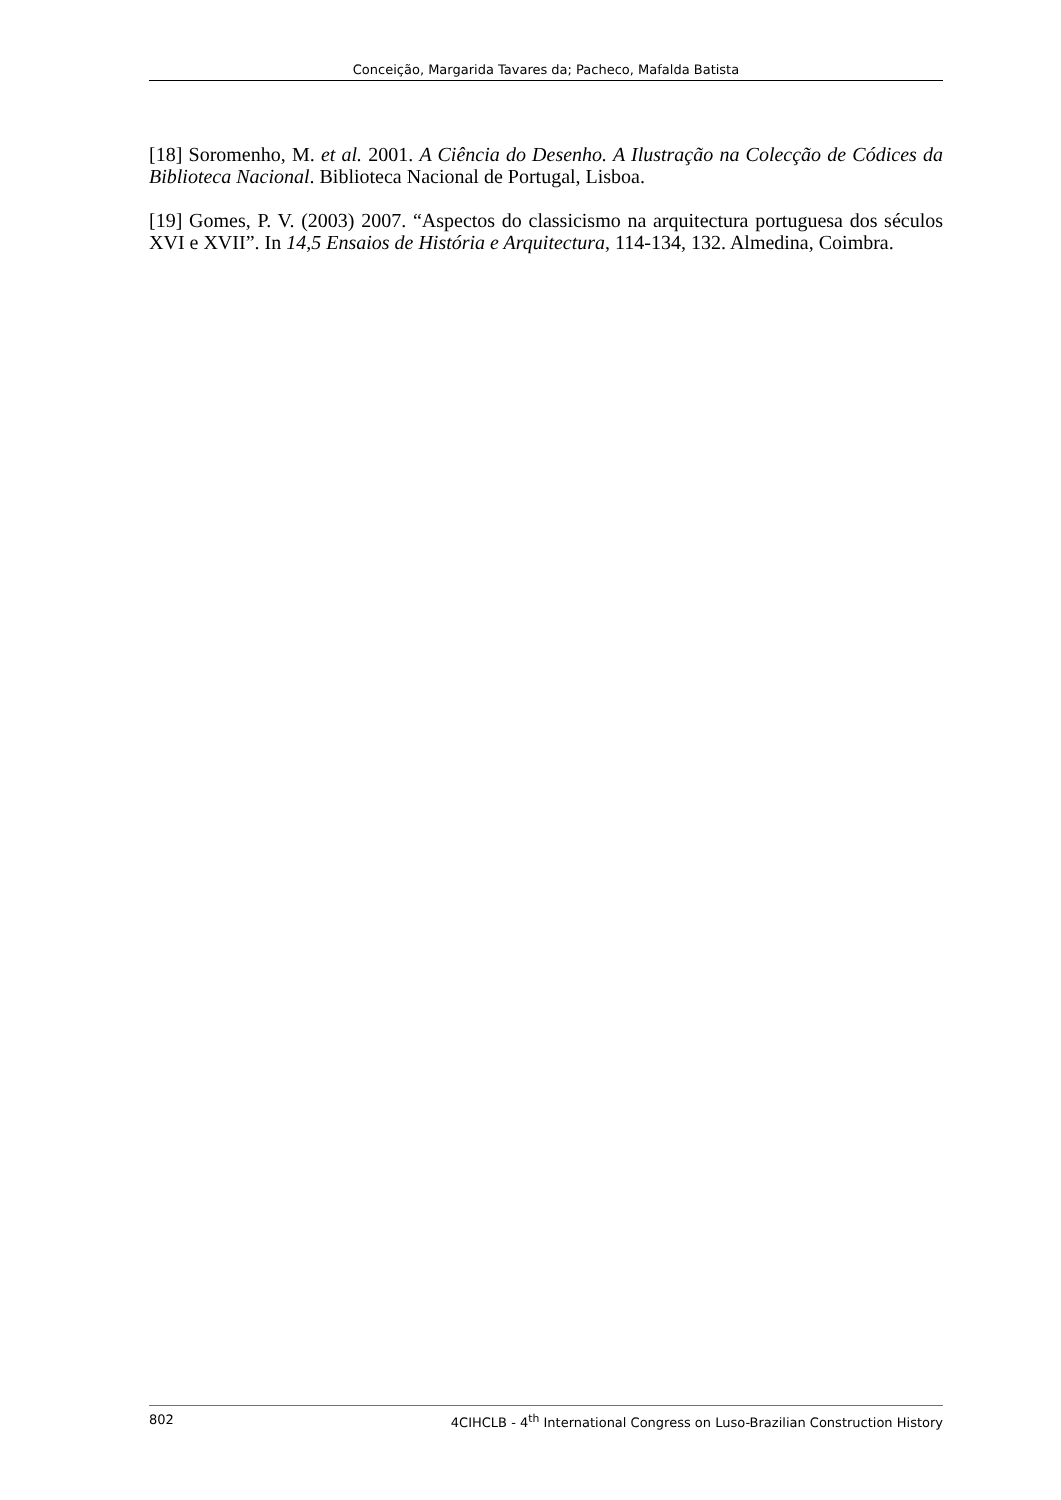Conceição, Margarida Tavares da; Pacheco, Mafalda Batista
[18] Soromenho, M. et al. 2001. A Ciência do Desenho. A Ilustração na Colecção de Códices da Biblioteca Nacional. Biblioteca Nacional de Portugal, Lisboa.
[19] Gomes, P. V. (2003) 2007. “Aspectos do classicismo na arquitectura portuguesa dos séculos XVI e XVII”. In 14,5 Ensaios de História e Arquitectura, 114-134, 132. Almedina, Coimbra.
802 4CIHCLB - 4<sup>th</sup> International Congress on Luso-Brazilian Construction History